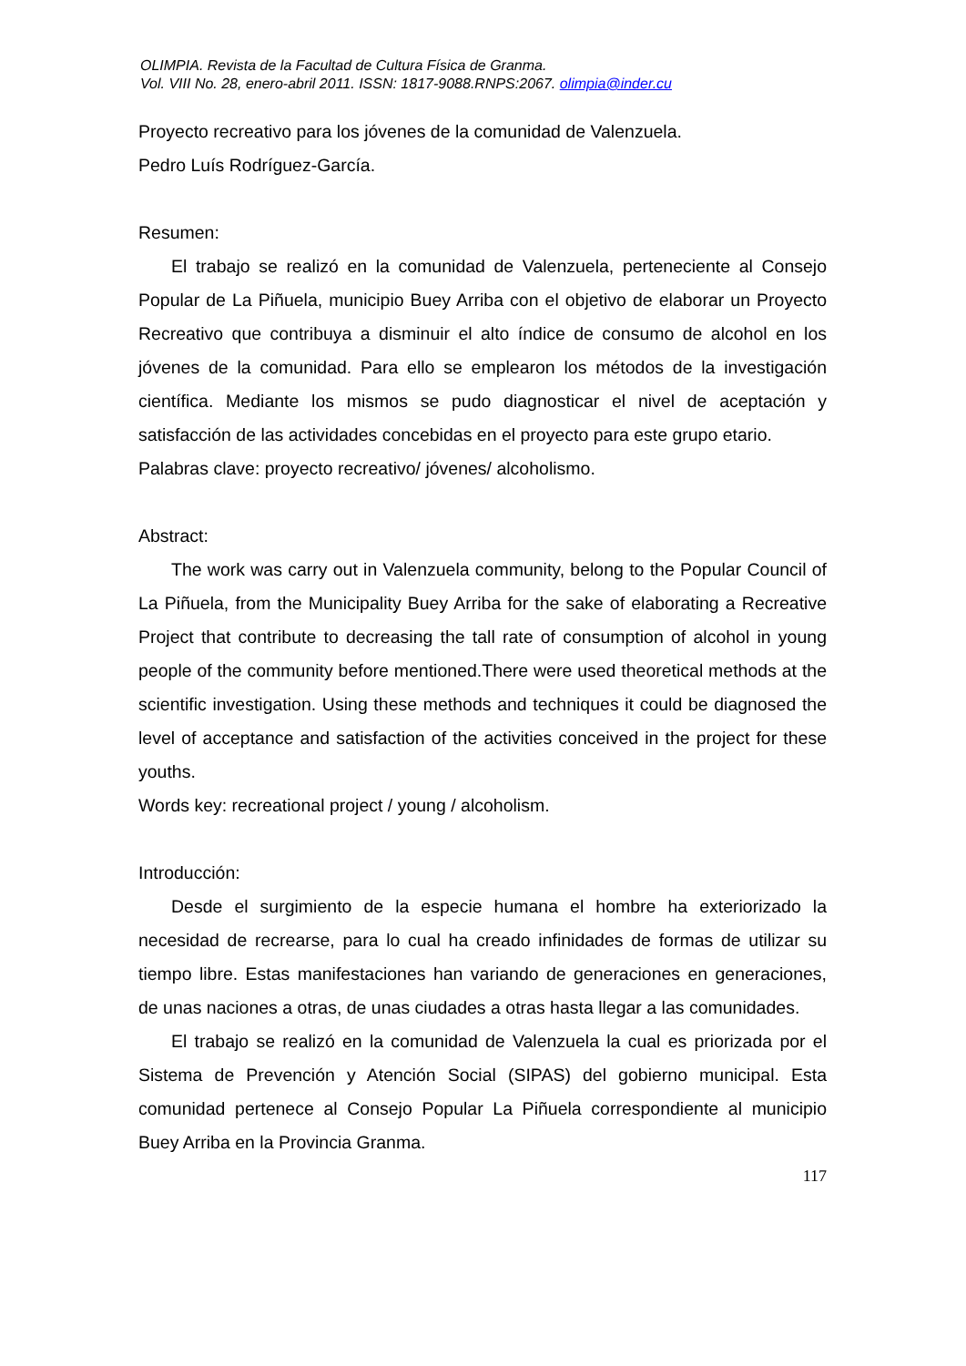OLIMPIA. Revista de la Facultad de Cultura Física de Granma.
Vol. VIII No. 28, enero-abril 2011. ISSN: 1817-9088.RNPS:2067. olimpia@inder.cu
Proyecto recreativo para los jóvenes de la comunidad de Valenzuela.
Pedro Luís Rodríguez-García.
Resumen:
El trabajo se realizó en la comunidad de Valenzuela, perteneciente al Consejo Popular de La Piñuela, municipio Buey Arriba con el objetivo de elaborar un Proyecto Recreativo que contribuya a disminuir el alto índice de consumo de alcohol en los jóvenes de la comunidad. Para ello se emplearon los métodos de la investigación científica. Mediante los mismos se pudo diagnosticar el nivel de aceptación y satisfacción de las actividades concebidas en el proyecto para este grupo etario.
Palabras clave: proyecto recreativo/ jóvenes/ alcoholismo.
Abstract:
The work was carry out in Valenzuela community, belong to the Popular Council of La Piñuela, from the Municipality Buey Arriba for the sake of elaborating a Recreative Project that contribute to decreasing the tall rate of consumption of alcohol in young people of the community before mentioned.There were used theoretical methods at the scientific investigation. Using these methods and techniques it could be diagnosed the level of acceptance and satisfaction of the activities conceived in the project for these youths.
Words key: recreational project / young / alcoholism.
Introducción:
Desde el surgimiento de la especie humana el hombre ha exteriorizado la necesidad de recrearse, para lo cual ha creado infinidades de formas de utilizar su tiempo libre. Estas manifestaciones han variando de generaciones en generaciones, de unas naciones a otras, de unas ciudades a otras hasta llegar a las comunidades.
El trabajo se realizó en la comunidad de Valenzuela la cual es priorizada por el Sistema de Prevención y Atención Social (SIPAS) del gobierno municipal. Esta comunidad pertenece al Consejo Popular La Piñuela correspondiente al municipio Buey Arriba en la Provincia Granma.
117